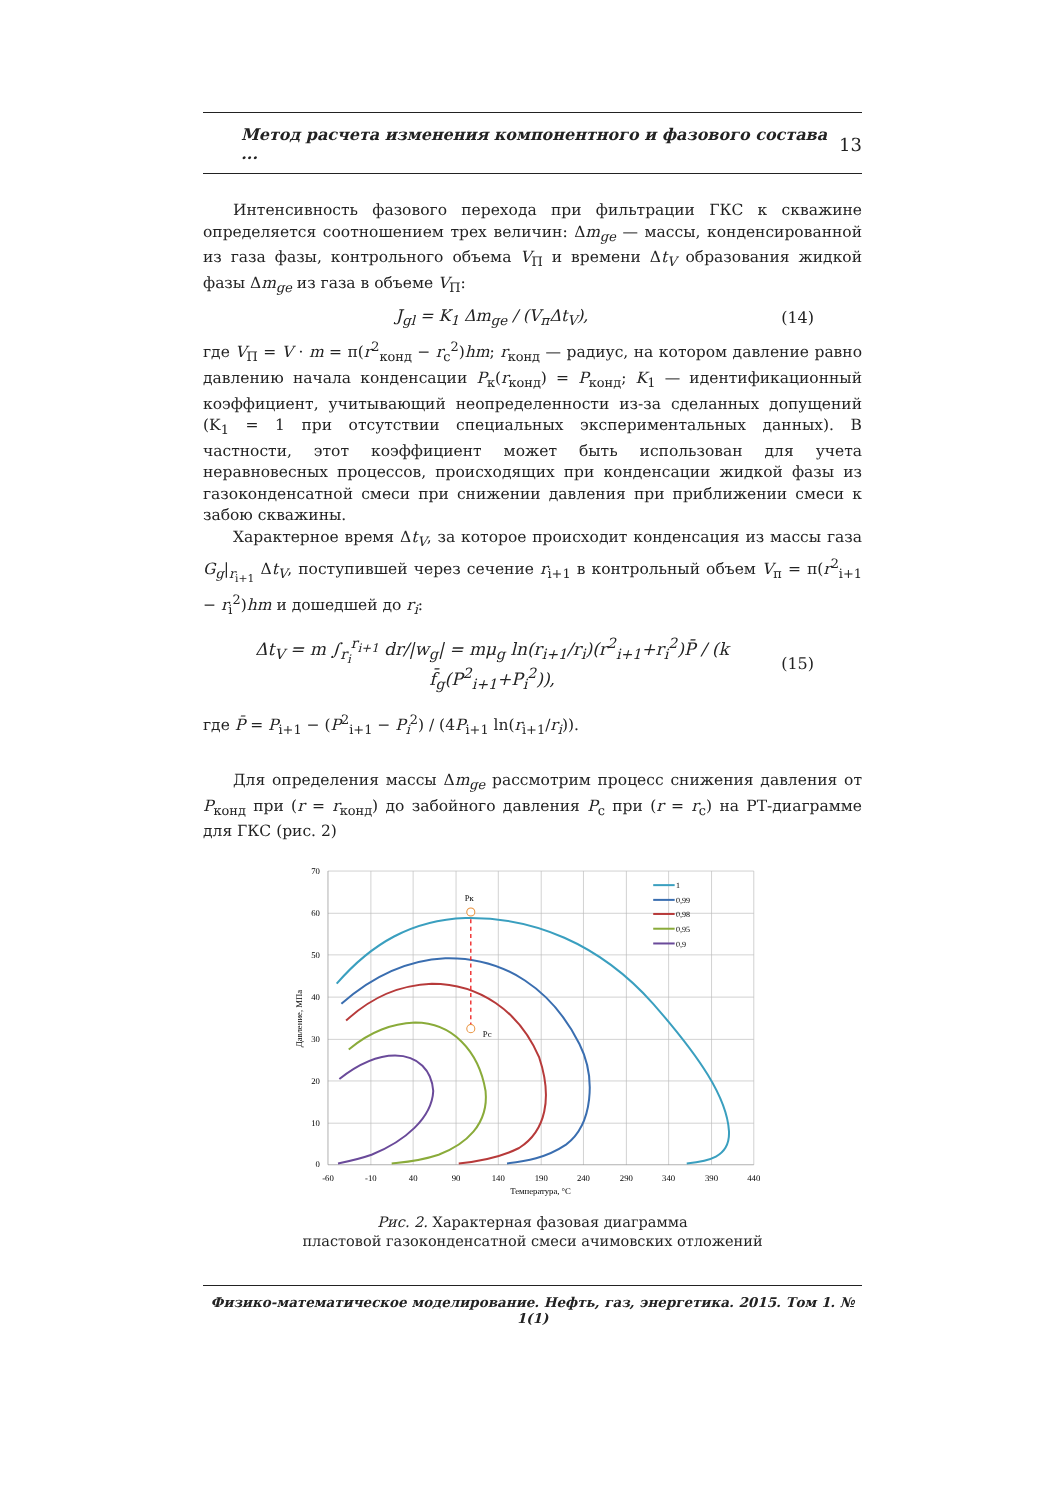Метод расчета изменения компонентного и фазового состава ... 13
Интенсивность фазового перехода при фильтрации ГКС к скважине определяется соотношением трех величин: Δm<sub>ge</sub> — массы, конденсированной из газа фазы, контрольного объема V<sub>П</sub> и времени Δt<sub>V</sub> образования жидкой фазы Δm<sub>ge</sub> из газа в объеме V<sub>П</sub>:
J<sub>gl</sub> = K<sub>1</sub> Δm<sub>ge</sub> / (V<sub>п</sub>Δt<sub>V</sub>), (14)
где V<sub>П</sub> = V · m = π(r<sup>2</sup><sub>конд</sub> − r<sub>c</sub><sup>2</sup>)hm; r<sub>конд</sub> — радиус, на котором давление равно давлению начала конденсации P<sub>к</sub>(r<sub>конд</sub>) = P<sub>конд</sub>; K<sub>1</sub> — идентификационный коэффициент, учитывающий неопределенности из-за сделанных допущений (K<sub>1</sub> = 1 при отсутствии специальных экспериментальных данных). В частности, этот коэффициент может быть использован для учета неравновесных процессов, происходящих при конденсации жидкой фазы из газоконденсатной смеси при снижении давления при приближении смеси к забою скважины.
Характерное время Δt<sub>V</sub>, за которое происходит конденсация из массы газа G<sub>g</sub>|<sub>r<sub>i+1</sub></sub> Δt<sub>V</sub>, поступившей через сечение r<sub>i+1</sub> в контрольный объем V<sub>п</sub> = π(r<sup>2</sup><sub>i+1</sub> − r<sub>i</sub><sup>2</sup>)hm и дошедшей до r<sub>i</sub>:
Δt<sub>V</sub> = m ∫<sub>r<sub>i</sub></sub><sup>r<sub>i+1</sub></sup> dr/|w<sub>g</sub>| = mμ<sub>g</sub> ln(r<sub>i+1</sub>/r<sub>i</sub>)(r<sup>2</sup><sub>i+1</sub>+r<sub>i</sub><sup>2</sup>)P̄ / (k f̄<sub>g</sub>(P<sup>2</sup><sub>i+1</sub>+P<sub>i</sub><sup>2</sup>)),
(15)
где P̄ = P<sub>i+1</sub> − (P<sup>2</sup><sub>i+1</sub> − P<sub>i</sub><sup>2</sup>) / (4P<sub>i+1</sub> ln(r<sub>i+1</sub>/r<sub>i</sub>)).
Для определения массы Δm<sub>ge</sub> рассмотрим процесс снижения давления от P<sub>конд</sub> при (r = r<sub>конд</sub>) до забойного давления P<sub>c</sub> при (r = r<sub>c</sub>) на РТ-диаграмме для ГКС (рис. 2)
Pк
Pc
1
0,99
0,98
0,95
0,9
70
60
50
40
30
20
10
0
-60
-10
40
90
140
190
240
290
340
390
440
Температура, °C
Давление, МПа
Рис. 2. Характерная фазовая диаграмма
пластовой газоконденсатной смеси ачимовских отложений
Физико-математическое моделирование. Нефть, газ, энергетика. 2015. Том 1. № 1(1)